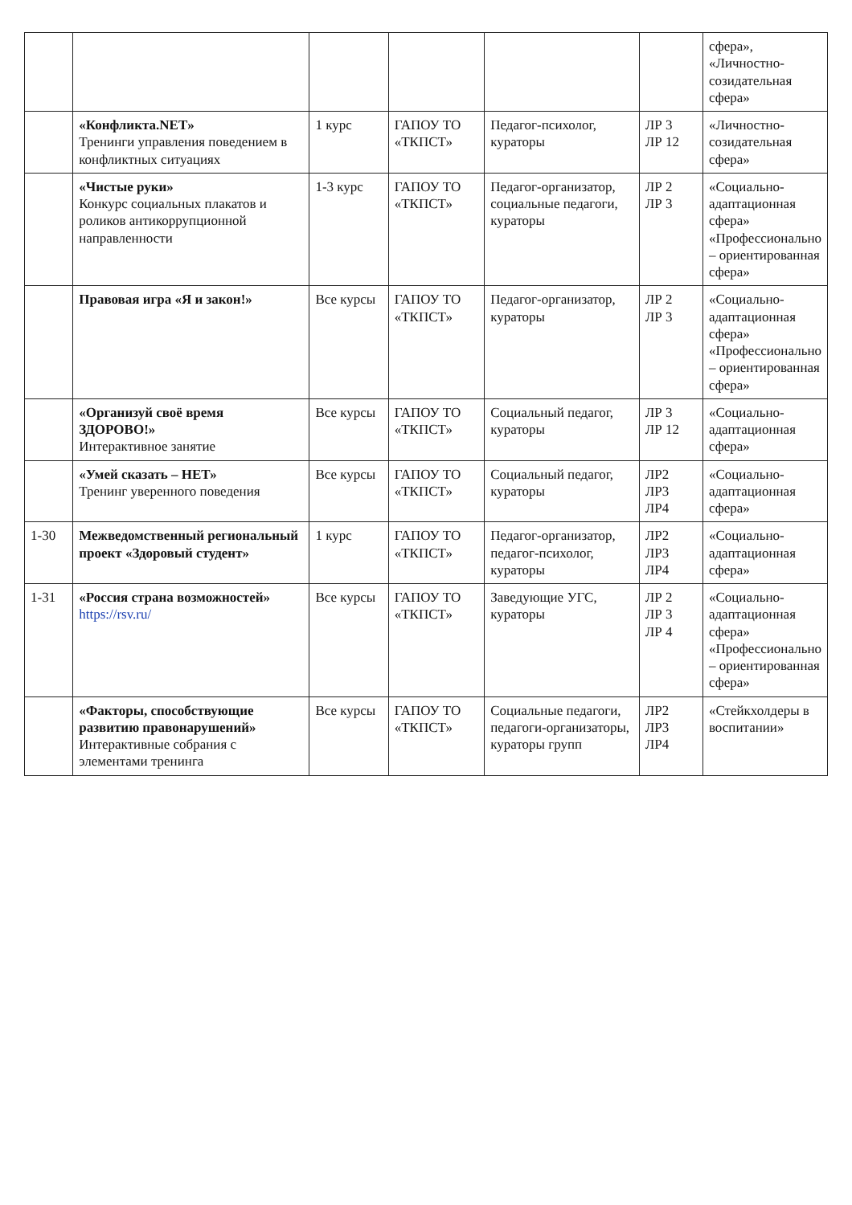| | | | | | | сфера», «Личностно-созидательная сфера» |
| | «Конфликта.NET» Тренинги управления поведением в конфликтных ситуациях | 1 курс | ГАПОУ ТО «ТКПСТ» | Педагог-психолог, кураторы | ЛР 3 ЛР 12 | «Личностно-созидательная сфера» |
| | «Чистые руки» Конкурс социальных плакатов и роликов антикоррупционной направленности | 1-3 курс | ГАПОУ ТО «ТКПСТ» | Педагог-организатор, социальные педагоги, кураторы | ЛР 2 ЛР 3 | «Социально-адаптационная сфера» «Профессионально – ориентированная сфера» |
| | Правовая игра «Я и закон!» | Все курсы | ГАПОУ ТО «ТКПСТ» | Педагог-организатор, кураторы | ЛР 2 ЛР 3 | «Социально-адаптационная сфера» «Профессионально – ориентированная сфера» |
| | «Организуй своё время ЗДОРОВО!» Интерактивное занятие | Все курсы | ГАПОУ ТО «ТКПСТ» | Социальный педагог, кураторы | ЛР 3 ЛР 12 | «Социально-адаптационная сфера» |
| | «Умей сказать – НЕТ» Тренинг уверенного поведения | Все курсы | ГАПОУ ТО «ТКПСТ» | Социальный педагог, кураторы | ЛР2 ЛР3 ЛР4 | «Социально-адаптационная сфера» |
| 1-30 | Межведомственный региональный проект «Здоровый студент» | 1 курс | ГАПОУ ТО «ТКПСТ» | Педагог-организатор, педагог-психолог, кураторы | ЛР2 ЛР3 ЛР4 | «Социально-адаптационная сфера» |
| 1-31 | «Россия страна возможностей» https://rsv.ru/ | Все курсы | ГАПОУ ТО «ТКПСТ» | Заведующие УГС, кураторы | ЛР 2 ЛР 3 ЛР 4 | «Социально-адаптационная сфера» «Профессионально – ориентированная сфера» |
| | «Факторы, способствующие развитию правонарушений» Интерактивные собрания с элементами тренинга | Все курсы | ГАПОУ ТО «ТКПСТ» | Социальные педагоги, педагоги-организаторы, кураторы групп | ЛР2 ЛР3 ЛР4 | «Стейкхолдеры в воспитании» |